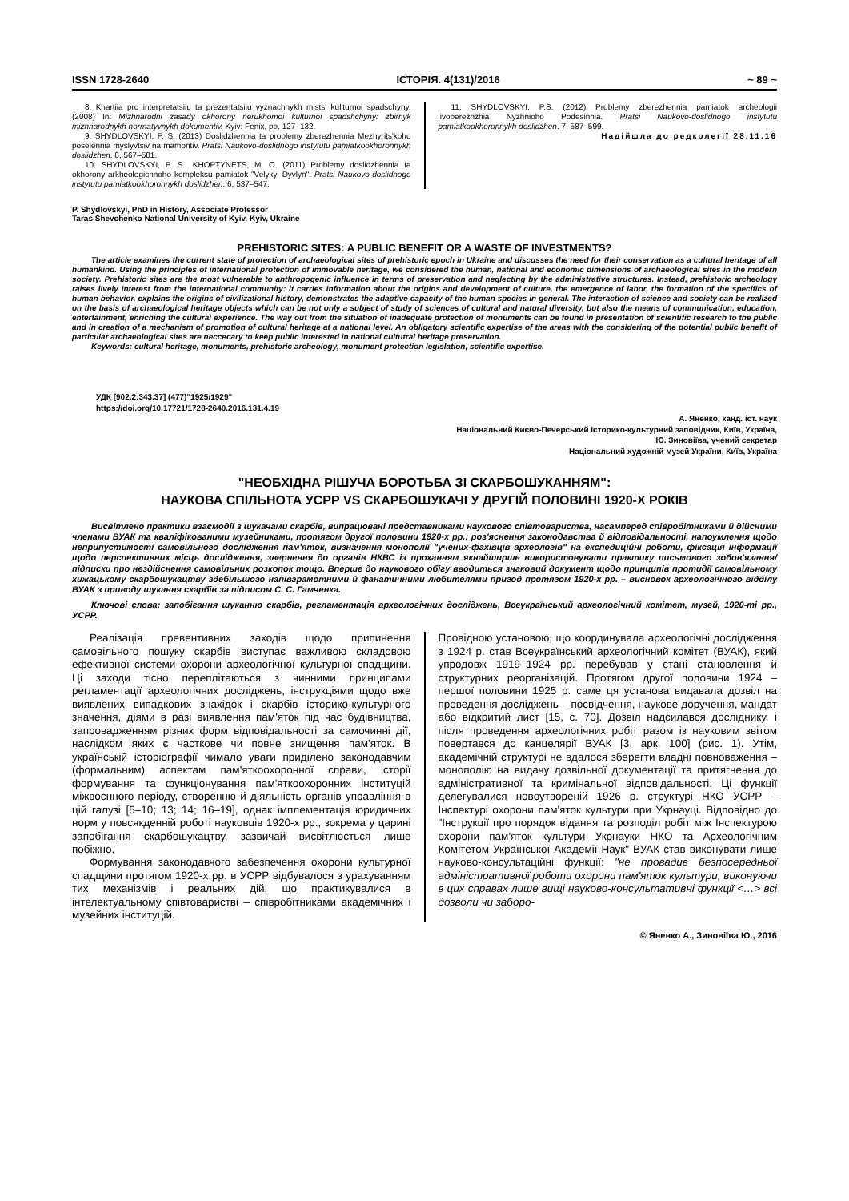ISSN 1728-2640 ІСТОРІЯ. 4(131)/2016 ~ 89 ~
8. Khartiia pro interpretatsiiu ta prezentatsiiu vyznachnykh mists' kul'turnoi spadschyny. (2008) In: Mizhnarodni zasady okhorony nerukhomoi kulturnoi spadshchyny: zbirnyk mizhnarodnykh normatyvnykh dokumentiv. Kyiv: Fenix, pp. 127–132.
9. SHYDLOVSKYI, P. S. (2013) Doslidzhennia ta problemy zberezhennia Mezhyrits'koho poselennia myslyvtsiv na mamontiv. Pratsi Naukovo-doslidnogo instytutu pamiatkookhoronnykh doslidzhen. 8, 567–581.
10. SHYDLOVSKYI, P. S., KHOPTYNETS, M. O. (2011) Problemy doslidzhennia ta okhorony arkheologichnoho kompleksu pamiatok "Velykyi Dyvlyn". Pratsi Naukovo-doslidnogo instytutu pamiatkookhoronnykh doslidzhen. 6, 537–547.
11. SHYDLOVSKYI, P.S. (2012) Problemy zberezhennia pamiatok archeologii livoberezhzhia Nyzhnioho Podesinnia. Pratsi Naukovo-doslidnogo instytutu pamiatkookhoronnykh doslidzhen. 7, 587–599.
Надійшла до редколегії 28.11.16
P. Shydlovskyi, PhD in History, Associate Professor
Taras Shevchenko National University of Kyiv, Kyiv, Ukraine
PREHISTORIC SITES: A PUBLIC BENEFIT OR A WASTE OF INVESTMENTS?
The article examines the current state of protection of archaeological sites of prehistoric epoch in Ukraine and discusses the need for their conservation as a cultural heritage of all humankind. Using the principles of international protection of immovable heritage, we considered the human, national and economic dimensions of archaeological sites in the modern society. Prehistoric sites are the most vulnerable to anthropogenic influence in terms of preservation and neglecting by the administrative structures. Instead, prehistoric archeology raises lively interest from the international community: it carries information about the origins and development of culture, the emergence of labor, the formation of the specifics of human behavior, explains the origins of civilizational history, demonstrates the adaptive capacity of the human species in general. The interaction of science and society can be realized on the basis of archaeological heritage objects which can be not only a subject of study of sciences of cultural and natural diversity, but also the means of communication, education, entertainment, enriching the cultural experience. The way out from the situation of inadequate protection of monuments can be found in presentation of scientific research to the public and in creation of a mechanism of promotion of cultural heritage at a national level. An obligatory scientific expertise of the areas with the considering of the potential public benefit of particular archaeological sites are neccecary to keep public interested in national cultutral heritage preservation.
Keywords: cultural heritage, monuments, prehistoric archeology, monument protection legislation, scientific expertise.
УДК [902.2:343.37] (477)"1925/1929"
https://doi.org/10.17721/1728-2640.2016.131.4.19
А. Яненко, канд. іст. наук
Національний Києво-Печерський історико-культурний заповідник, Київ, Україна,
Ю. Зиновіїва, учений секретар
Національний художній музей України, Київ, Україна
"НЕОБХІДНА РІШУЧА БОРОТЬБА ЗІ СКАРБОШУКАННЯМ":
НАУКОВА СПІЛЬНОТА УСРР VS СКАРБОШУКАЧІ У ДРУГІЙ ПОЛОВИНІ 1920-Х РОКІВ
Висвітлено практики взаємодії з шукачами скарбів, випрацювані представниками наукового співтовариства, насамперед співробітниками й дійсними членами ВУАК та кваліфікованими музейниками, протягом другої половини 1920-х рр.: роз'яснення законодавства й відповідальності, напоумлення щодо неприпустимості самовільного дослідження пам'яток, визначення монополії "учених-фахівців археологів" на експедиційні роботи, фіксація інформації щодо перспективних місць дослідження, звернення до органів НКВС із проханням якнайширше використовувати практику письмового зобов'язання/підписки про нездійснення самовільних розкопок тощо. Вперше до наукового обігу вводиться знаковий документ щодо принципів протидії самовільному хижацькому скарбошукацтву здебільшого напівграмотними й фанатичними любителями пригод протягом 1920-х рр. – висновок археологічного відділу ВУАК з приводу шукання скарбів за підписом С. С. Гамченка.
Ключові слова: запобігання шуканню скарбів, регламентація археологічних досліджень, Всеукраїнський археологічний комітет, музей, 1920-ті рр., УСРР.
Реалізація превентивних заходів щодо припинення самовільного пошуку скарбів виступає важливою складовою ефективної системи охорони археологічної культурної спадщини. Ці заходи тісно переплітаються з чинними принципами регламентації археологічних досліджень, інструкціями щодо вже виявлених випадкових знахідок і скарбів історико-культурного значення, діями в разі виявлення пам'яток під час будівництва, запровадженням різних форм відповідальності за самочинні дії, наслідком яких є часткове чи повне знищення пам'яток. В українській історіографії чимало уваги приділено законодавчим (формальним) аспектам пам'яткоохоронної справи, історії формування та функціонування пам'яткоохоронних інституцій міжвоєнного періоду, створенню й діяльність органів управління в цій галузі [5–10; 13; 14; 16–19], однак імплементація юридичних норм у повсякденній роботі науковців 1920-х рр., зокрема у царині запобігання скарбошукацтву, зазвичай висвітлюється лише побіжно.
Формування законодавчого забезпечення охорони культурної спадщини протягом 1920-х рр. в УСРР відбувалося з урахуванням тих механізмів і реальних дій, що практикувалися в інтелектуальному співтоваристві – співробітниками академічних і музейних інституцій.
Провідною установою, що координувала археологічні дослідження з 1924 р. став Всеукраїнський археологічний комітет (ВУАК), який упродовж 1919–1924 рр. перебував у стані становлення й структурних реорганізацій. Протягом другої половини 1924 – першої половини 1925 р. саме ця установа видавала дозвіл на проведення досліджень – посвідчення, наукове доручення, мандат або відкритий лист [15, с. 70]. Дозвіл надсилався досліднику, і після проведення археологічних робіт разом із науковим звітом повертався до канцелярії ВУАК [3, арк. 100] (рис. 1). Утім, академічній структурі не вдалося зберегти владні повноваження – монополію на видачу дозвільної документації та притягнення до адміністративної та кримінальної відповідальності. Ці функції делегувалися новоутвореній 1926 р. структурі НКО УСРР – Інспектурі охорони пам'яток культури при Укрнауці. Відповідно до "Інструкції про порядок відання та розподіл робіт між Інспектурою охорони пам'яток культури Укрнауки НКО та Археологічним Комітетом Української Академії Наук" ВУАК став виконувати лише науково-консультаційні функції: "не провадив безпосередньої адміністративної роботи охорони пам'яток культури, виконуючи в цих справах лише вищі науково-консультативні функції <…> всі дозволи чи заборо-
© Яненко А., Зиновіїва Ю., 2016